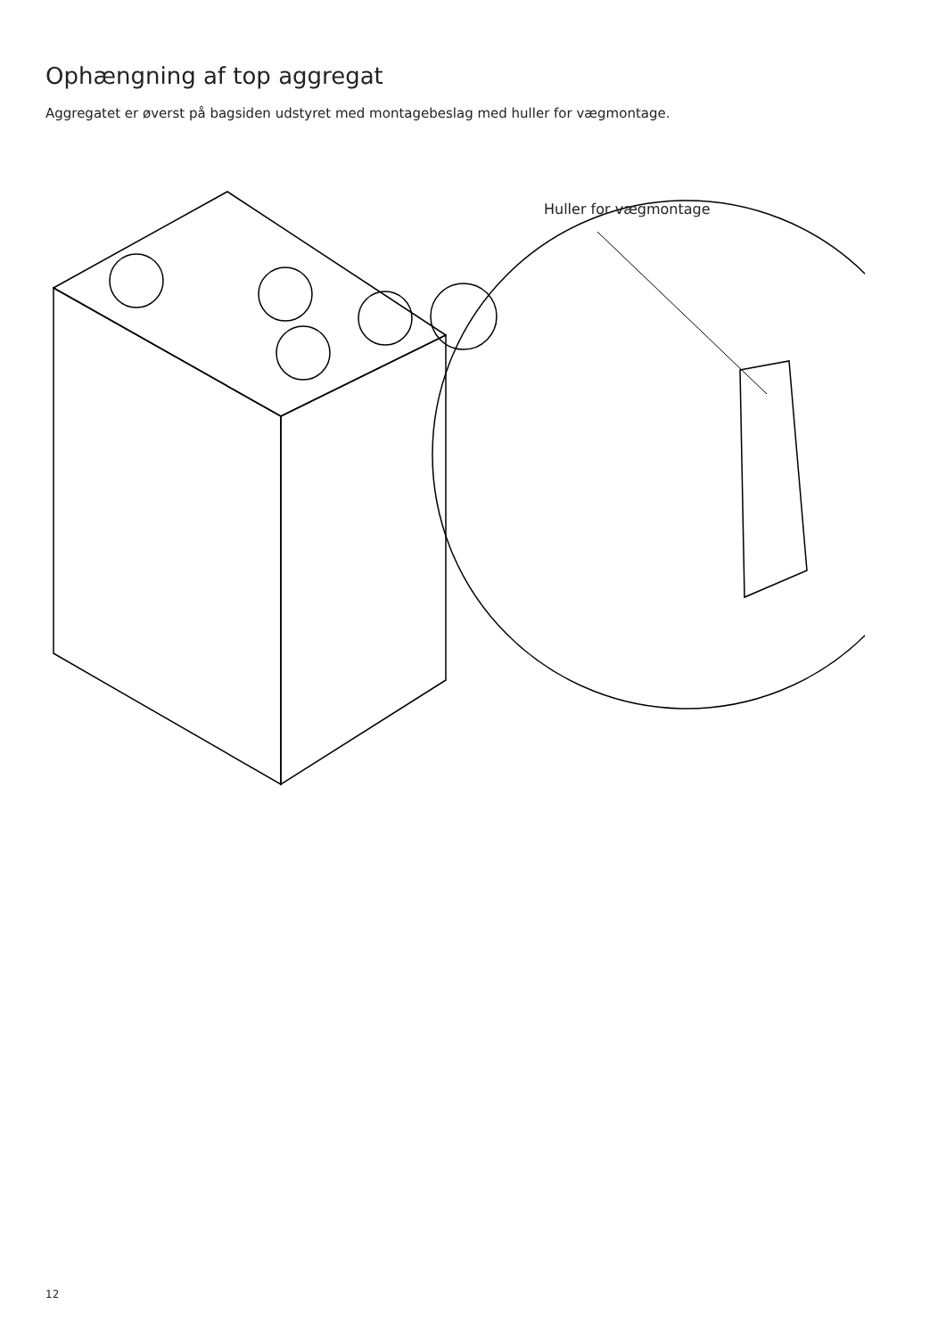Ophængning af top aggregat
Aggregatet er øverst på bagsiden udstyret med montagebeslag med huller for vægmontage.
Huller for vægmontage
12